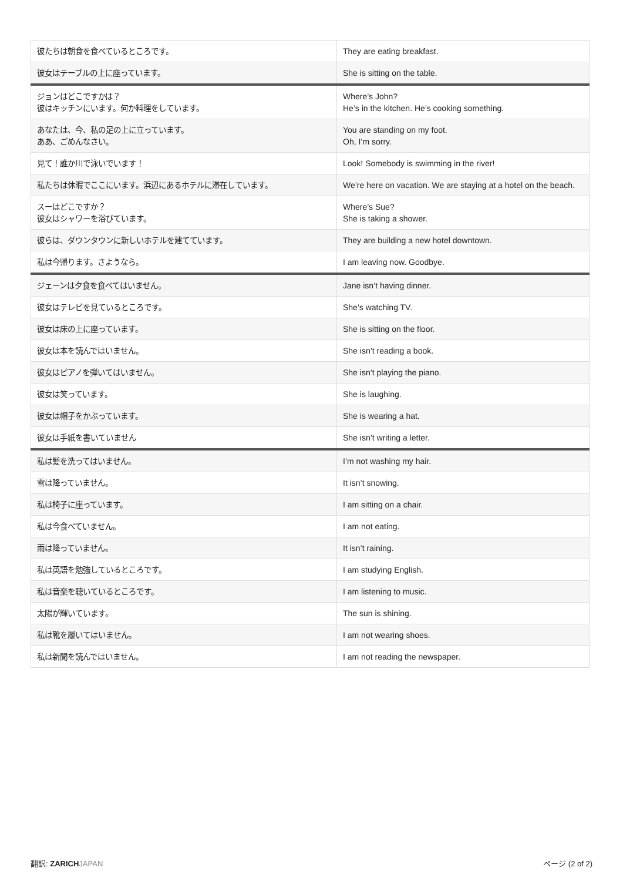| 彼たちは朝食を食べているところです。 | They are eating breakfast. |
| 彼女はテーブルの上に座っています。 | She is sitting on the table. |
| ジョンはどこですかは？ 彼はキッチンにいます。何か料理をしています。 | Where’s John? He’s in the kitchen. He’s cooking something. |
| あなたは、今、私の足の上に立っています。 ああ、ごめんなさい。 | You are standing on my foot. Oh, I’m sorry. |
| 見て！誰か川で泳いでいます！ | Look! Somebody is swimming in the river! |
| 私たちは休暇でここにいます。浜辺にあるホテルに滞在しています。 | We’re here on vacation. We are staying at a hotel on the beach. |
| スーはどこですか？ 彼女はシャワーを浴びています。 | Where’s Sue? She is taking a shower. |
| 彼らは、ダウンタウンに新しいホテルを建てています。 | They are building a new hotel downtown. |
| 私は今帰ります。さようなら。 | I am leaving now. Goodbye. |
| ジェーンは夕食を食べてはいません。 | Jane isn’t having dinner. |
| 彼女はテレビを見ているところです。 | She’s watching TV. |
| 彼女は床の上に座っています。 | She is sitting on the floor. |
| 彼女は本を読んではいません。 | She isn’t reading a book. |
| 彼女はピアノを弾いてはいません。 | She isn’t playing the piano. |
| 彼女は笑っています。 | She is laughing. |
| 彼女は帽子をかぶっています。 | She is wearing a hat. |
| 彼女は手紙を書いていません | She isn’t writing a letter. |
| 私は髪を洗ってはいません。 | I’m not washing my hair. |
| 雪は降っていません。 | It isn’t snowing. |
| 私は椅子に座っています。 | I am sitting on a chair. |
| 私は今食べていません。 | I am not eating. |
| 雨は降っていません。 | It isn’t raining. |
| 私は英語を勉強しているところです。 | I am studying English. |
| 私は音楽を聴いているところです。 | I am listening to music. |
| 太陽が輝いています。 | The sun is shining. |
| 私は靴を履いてはいません。 | I am not wearing shoes. |
| 私は新聞を読んではいません。 | I am not reading the newspaper. |
翻訳: ZARICH JAPAN ページ (2 of 2)